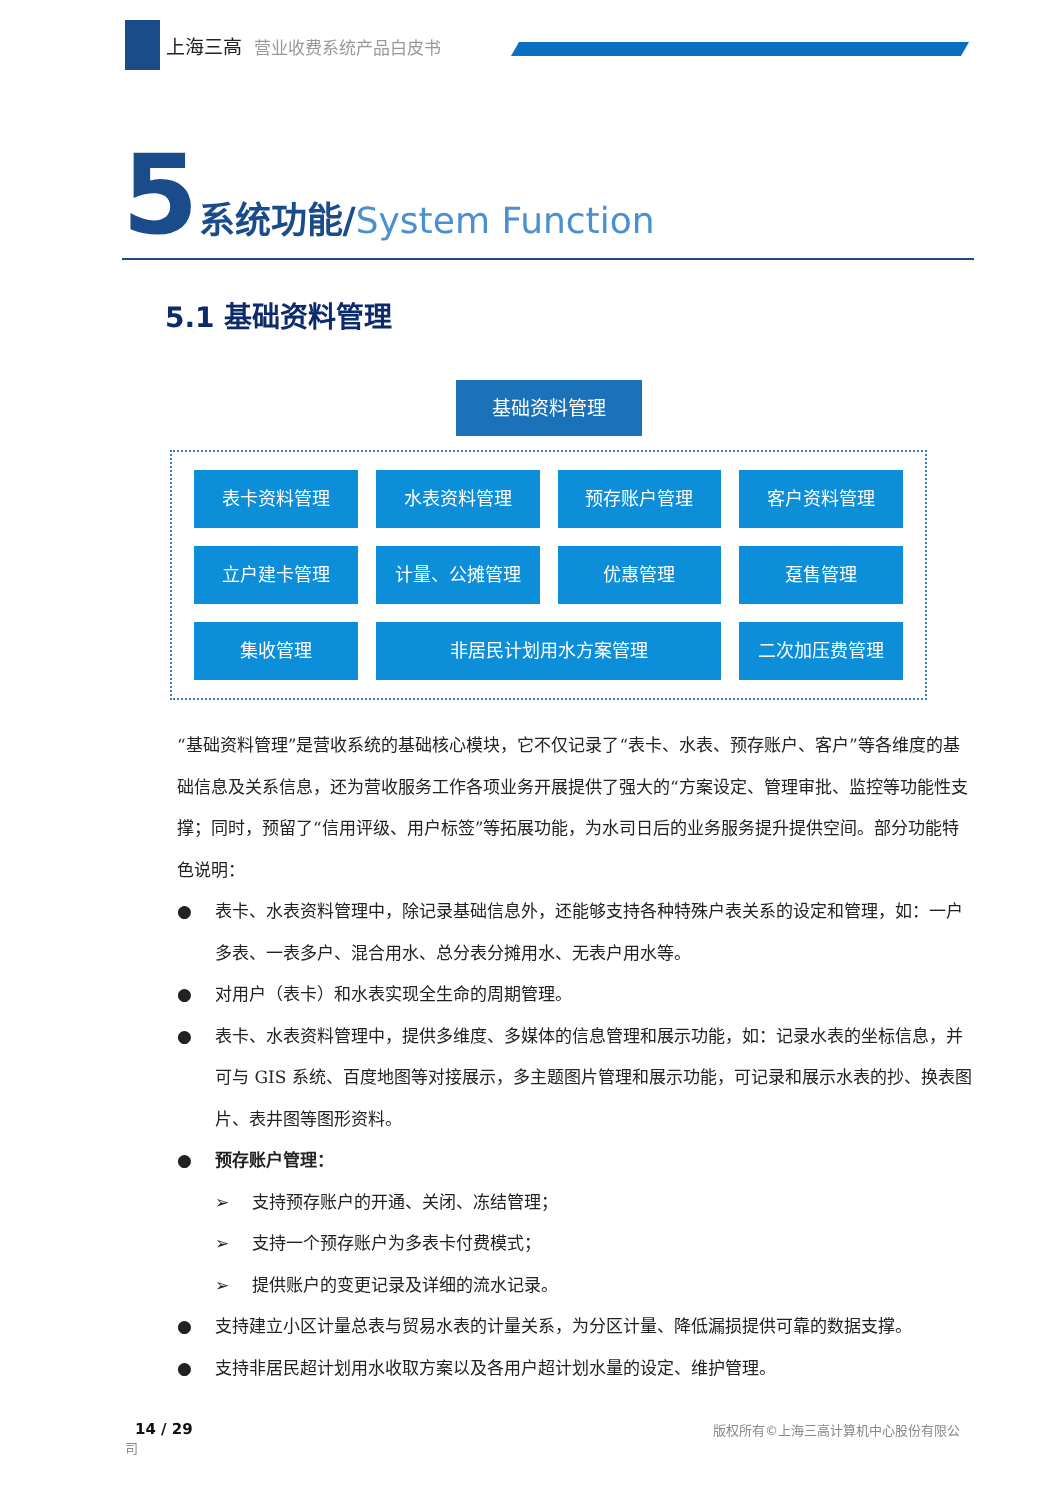上海三高 营业收费系统产品白皮书
5 系统功能/System Function
5.1 基础资料管理
基础资料管理
表卡资料管理
水表资料管理
预存账户管理
客户资料管理
立户建卡管理
计量、公摊管理
优惠管理
趸售管理
集收管理
非居民计划用水方案管理
二次加压费管理
“基础资料管理”是营收系统的基础核心模块，它不仅记录了“表卡、水表、预存账户、客户”等各维度的基础信息及关系信息，还为营收服务工作各项业务开展提供了强大的“方案设定、管理审批、监控等功能性支撑；同时，预留了“信用评级、用户标签”等拓展功能，为水司日后的业务服务提升提供空间。部分功能特色说明：
● 表卡、水表资料管理中，除记录基础信息外，还能够支持各种特殊户表关系的设定和管理，如：一户多表、一表多户、混合用水、总分表分摊用水、无表户用水等。
● 对用户（表卡）和水表实现全生命的周期管理。
● 表卡、水表资料管理中，提供多维度、多媒体的信息管理和展示功能，如：记录水表的坐标信息，并可与 GIS 系统、百度地图等对接展示，多主题图片管理和展示功能，可记录和展示水表的抄、换表图片、表井图等图形资料。
● 预存账户管理：
➢ 支持预存账户的开通、关闭、冻结管理；
➢ 支持一个预存账户为多表卡付费模式；
➢ 提供账户的变更记录及详细的流水记录。
● 支持建立小区计量总表与贸易水表的计量关系，为分区计量、降低漏损提供可靠的数据支撑。
● 支持非居民超计划用水收取方案以及各用户超计划水量的设定、维护管理。
版权所有©上海三高计算机中心股份有限公 14 / 29
司